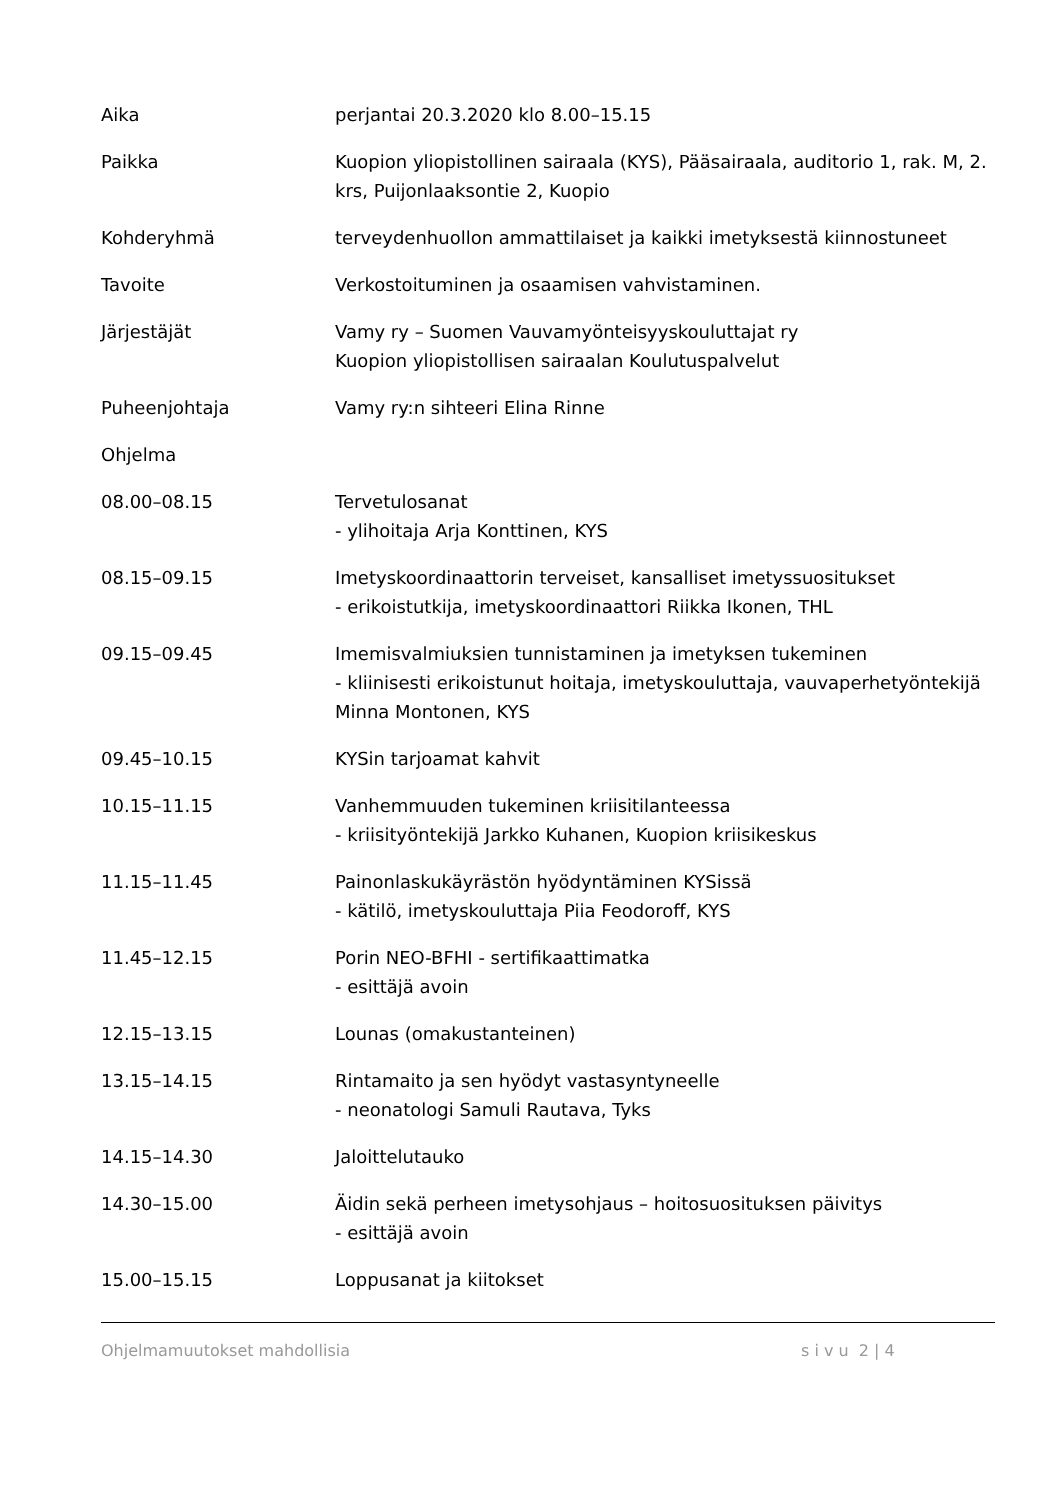Aika perjantai 20.3.2020 klo 8.00–15.15
Paikka Kuopion yliopistollinen sairaala (KYS), Pääsairaala, auditorio 1, rak. M, 2. krs, Puijonlaaksontie 2, Kuopio
Kohderyhmä terveydenhuollon ammattilaiset ja kaikki imetyksestä kiinnostuneet
Tavoite Verkostoituminen ja osaamisen vahvistaminen.
Järjestäjät Vamy ry – Suomen Vauvamyönteisyyskouluttajat ry
Kuopion yliopistollisen sairaalan Koulutuspalvelut
Puheenjohtaja Vamy ry:n sihteeri Elina Rinne
Ohjelma
08.00–08.15 Tervetulosanat
- ylihoitaja Arja Konttinen, KYS
08.15–09.15 Imetyskoordinaattorin terveiset, kansalliset imetyssuositukset
- erikoistutkija, imetyskoordinaattori Riikka Ikonen, THL
09.15–09.45 Imemisvalmiuksien tunnistaminen ja imetyksen tukeminen
- kliinisesti erikoistunut hoitaja, imetyskouluttaja, vauvaperhetyöntekijä Minna Montonen, KYS
09.45–10.15 KYSin tarjoamat kahvit
10.15–11.15 Vanhemmuuden tukeminen kriisitilanteessa
- kriisityöntekijä Jarkko Kuhanen, Kuopion kriisikeskus
11.15–11.45 Painonlaskukäyrästön hyödyntäminen KYSissä
- kätilö, imetyskouluttaja Piia Feodoroff, KYS
11.45–12.15 Porin NEO-BFHI - sertifikaattimatka
- esittäjä avoin
12.15–13.15 Lounas (omakustanteinen)
13.15–14.15 Rintamaito ja sen hyödyt vastasyntyneelle
- neonatologi Samuli Rautava, Tyks
14.15–14.30 Jaloittelutauko
14.30–15.00 Äidin sekä perheen imetysohjaus – hoitosuosituksen päivitys
- esittäjä avoin
15.00–15.15 Loppusanat ja kiitokset
Ohjelmamuutokset mahdollisia s i v u 2 | 4